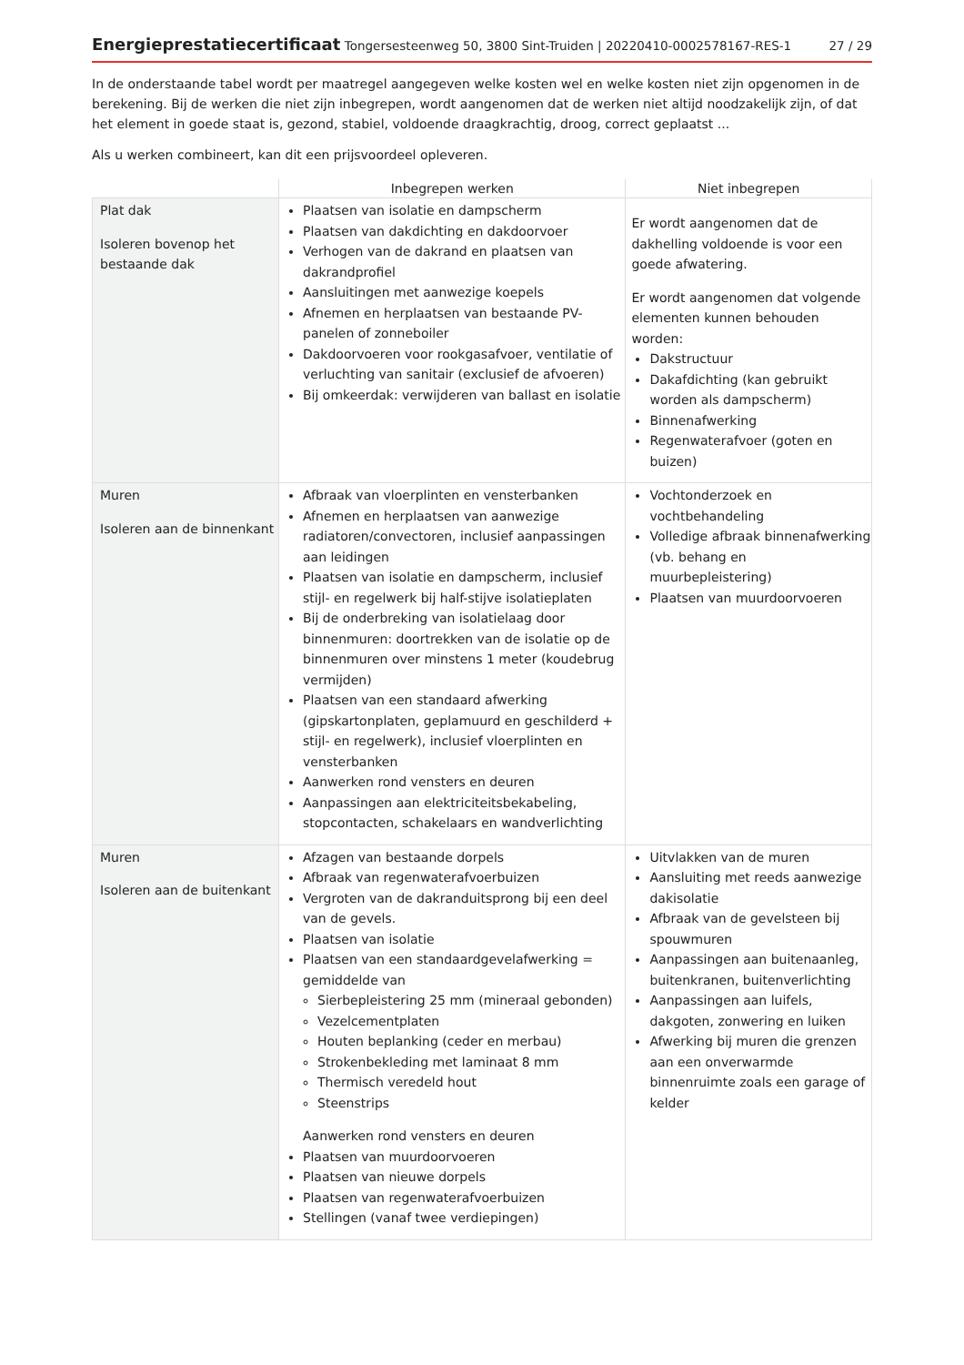Energieprestatiecertificaat Tongersesteenweg 50, 3800 Sint-Truiden | 20220410-0002578167-RES-1
27 / 29
In de onderstaande tabel wordt per maatregel aangegeven welke kosten wel en welke kosten niet zijn opgenomen in de berekening. Bij de werken die niet zijn inbegrepen, wordt aangenomen dat de werken niet altijd noodzakelijk zijn, of dat het element in goede staat is, gezond, stabiel, voldoende draagkrachtig, droog, correct geplaatst ...
Als u werken combineert, kan dit een prijsvoordeel opleveren.
| | Inbegrepen werken | Niet inbegrepen |
| --- | --- | --- |
| Plat dak Isoleren bovenop het bestaande dak | Plaatsen van isolatie en dampscherm Plaatsen van dakdichting en dakdoorvoer Verhogen van de dakrand en plaatsen van dakrandprofiel Aansluitingen met aanwezige koepels Afnemen en herplaatsen van bestaande PV-panelen of zonneboiler Dakdoorvoeren voor rookgasafvoer, ventilatie of verluchting van sanitair (exclusief de afvoeren) Bij omkeerdak: verwijderen van ballast en isolatie | Er wordt aangenomen dat de dakhelling voldoende is voor een goede afwatering. Er wordt aangenomen dat volgende elementen kunnen behouden worden: Dakstructuur Dakafdichting (kan gebruikt worden als dampscherm) Binnenafwerking Regenwaterafvoer (goten en buizen) |
| Muren Isoleren aan de binnenkant | Afbraak van vloerplinten en vensterbanken Afnemen en herplaatsen van aanwezige radiatoren/convectoren, inclusief aanpassingen aan leidingen Plaatsen van isolatie en dampscherm, inclusief stijl- en regelwerk bij half-stijve isolatieplaten Bij de onderbreking van isolatielaag door binnenmuren: doortrekken van de isolatie op de binnenmuren over minstens 1 meter (koudebrug vermijden) Plaatsen van een standaard afwerking (gipskartonplaten, geplamuurd en geschilderd + stijl- en regelwerk), inclusief vloerplinten en vensterbanken Aanwerken rond vensters en deuren Aanpassingen aan elektriciteitsbekabeling, stopcontacten, schakelaars en wandverlichting | Vochtonderzoek en vochtbehandeling Volledige afbraak binnenafwerking (vb. behang en muurbepleistering) Plaatsen van muurdoorvoeren |
| Muren Isoleren aan de buitenkant | Afzagen van bestaande dorpels Afbraak van regenwaterafvoerbuizen Vergroten van de dakranduitsprong bij een deel van de gevels. Plaatsen van isolatie Plaatsen van een standaardgevelafwerking = gemiddelde van Sierbepleistering 25 mm (mineraal gebonden) Vezelcementplaten Houten beplanking (ceder en merbau) Strokenbekleding met laminaat 8 mm Thermisch veredeld hout Steenstrips Aanwerken rond vensters en deuren Plaatsen van muurdoorvoeren Plaatsen van nieuwe dorpels Plaatsen van regenwaterafvoerbuizen Stellingen (vanaf twee verdiepingen) | Uitvlakken van de muren Aansluiting met reeds aanwezige dakisolatie Afbraak van de gevelsteen bij spouwmuren Aanpassingen aan buitenaanleg, buitenkranen, buitenverlichting Aanpassingen aan luifels, dakgoten, zonwering en luiken Afwerking bij muren die grenzen aan een onverwarmde binnenruimte zoals een garage of kelder |